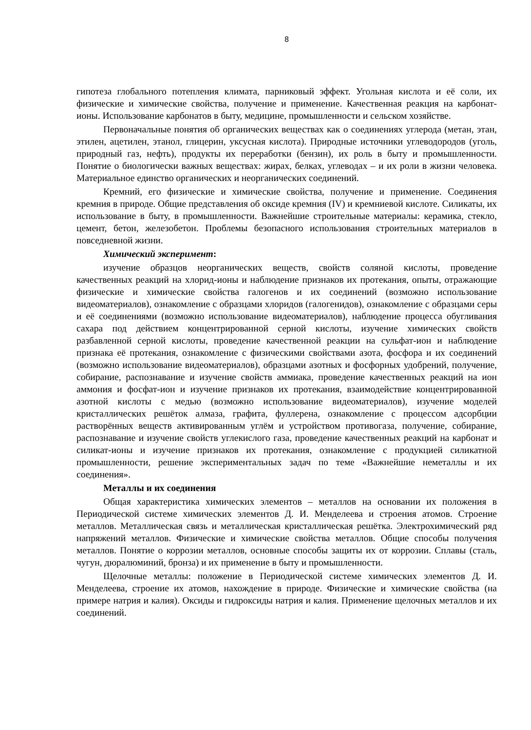8
гипотеза глобального потепления климата, парниковый эффект. Угольная кислота и её соли, их физические и химические свойства, получение и применение. Качественная реакция на карбонат-ионы. Использование карбонатов в быту, медицине, промышленности и сельском хозяйстве.
Первоначальные понятия об органических веществах как о соединениях углерода (метан, этан, этилен, ацетилен, этанол, глицерин, уксусная кислота). Природные источники углеводородов (уголь, природный газ, нефть), продукты их переработки (бензин), их роль в быту и промышленности. Понятие о биологически важных веществах: жирах, белках, углеводах – и их роли в жизни человека. Материальное единство органических и неорганических соединений.
Кремний, его физические и химические свойства, получение и применение. Соединения кремния в природе. Общие представления об оксиде кремния (IV) и кремниевой кислоте. Силикаты, их использование в быту, в промышленности. Важнейшие строительные материалы: керамика, стекло, цемент, бетон, железобетон. Проблемы безопасного использования строительных материалов в повседневной жизни.
Химический эксперимент:
изучение образцов неорганических веществ, свойств соляной кислоты, проведение качественных реакций на хлорид-ионы и наблюдение признаков их протекания, опыты, отражающие физические и химические свойства галогенов и их соединений (возможно использование видеоматериалов), ознакомление с образцами хлоридов (галогенидов), ознакомление с образцами серы и её соединениями (возможно использование видеоматериалов), наблюдение процесса обугливания сахара под действием концентрированной серной кислоты, изучение химических свойств разбавленной серной кислоты, проведение качественной реакции на сульфат-ион и наблюдение признака её протекания, ознакомление с физическими свойствами азота, фосфора и их соединений (возможно использование видеоматериалов), образцами азотных и фосфорных удобрений, получение, собирание, распознавание и изучение свойств аммиака, проведение качественных реакций на ион аммония и фосфат-ион и изучение признаков их протекания, взаимодействие концентрированной азотной кислоты с медью (возможно использование видеоматериалов), изучение моделей кристаллических решёток алмаза, графита, фуллерена, ознакомление с процессом адсорбции растворённых веществ активированным углём и устройством противогаза, получение, собирание, распознавание и изучение свойств углекислого газа, проведение качественных реакций на карбонат и силикат-ионы и изучение признаков их протекания, ознакомление с продукцией силикатной промышленности, решение экспериментальных задач по теме «Важнейшие неметаллы и их соединения».
Металлы и их соединения
Общая характеристика химических элементов – металлов на основании их положения в Периодической системе химических элементов Д. И. Менделеева и строения атомов. Строение металлов. Металлическая связь и металлическая кристаллическая решётка. Электрохимический ряд напряжений металлов. Физические и химические свойства металлов. Общие способы получения металлов. Понятие о коррозии металлов, основные способы защиты их от коррозии. Сплавы (сталь, чугун, дюралюминий, бронза) и их применение в быту и промышленности.
Щелочные металлы: положение в Периодической системе химических элементов Д. И. Менделеева, строение их атомов, нахождение в природе. Физические и химические свойства (на примере натрия и калия). Оксиды и гидроксиды натрия и калия. Применение щелочных металлов и их соединений.